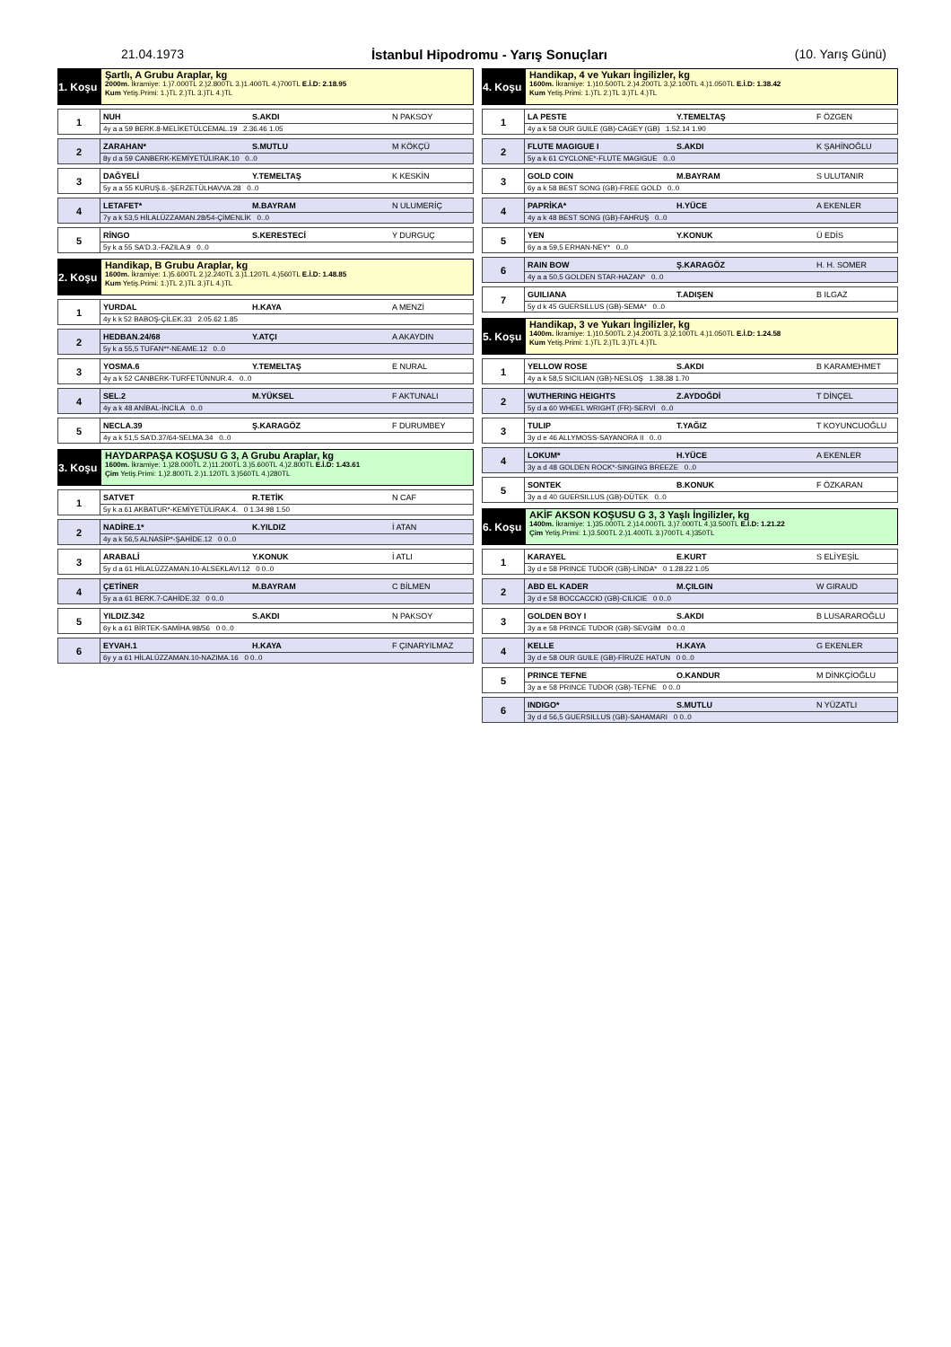21.04.1973 İstanbul Hipodromu - Yarış Sonuçları (10. Yarış Günü)
1. Koşu
Şartlı, A Grubu Araplar, kg
2000m. İkramiye: 1.)7.000TL 2.)2.800TL 3.)1.400TL 4.)700TL E.İ.D: 2.18.95
Kum Yetiş.Primi: 1.)TL 2.)TL 3.)TL 4.)TL
| 1 | NUH | S.AKDI | N PAKSOY |
| | 4y a a 59 BERK.8-MELİKETÜLCEMAL.19 2.36.46 1.05 | | |
| 2 | ZARAHAN* | S.MUTLU | M KÖKÇÜ |
| | 8y d a 59 CANBERK-KEMİYETÜLIRAK.10 0..0 | | |
| 3 | DAĞYELİ | Y.TEMELTAŞ | K KESKİN |
| | 5y a a 55 KURUŞ.6.-ŞERZETÜLHAVVA.28 0..0 | | |
| 4 | LETAFET* | M.BAYRAM | N ULUMERİÇ |
| | 7y a k 53,5 HİLALÜZZAMAN.28/54-ÇİMENLİK 0..0 | | |
| 5 | RİNGO | S.KERESTECİ | Y DURGUÇ |
| | 5y k a 55 SA'D.3.-FAZILA.9 0..0 | | |
2. Koşu
Handikap, B Grubu Araplar, kg
1600m. İkramiye: 1.)5.600TL 2.)2.240TL 3.)1.120TL 4.)560TL E.İ.D: 1.48.85
Kum Yetiş.Primi: 1.)TL 2.)TL 3.)TL 4.)TL
| 1 | YURDAL | H.KAYA | A MENZİ |
| | 4y k k 52 BABOŞ-ÇİLEK.33 2.05.62 1.85 | | |
| 2 | HEDBAN.24/68 | Y.ATÇI | A AKAYDIN |
| | 5y k a 55,5 TUFAN**-NEAME.12 0..0 | | |
| 3 | YOSMA.6 | Y.TEMELTAŞ | E NURAL |
| | 4y a k 52 CANBERK-TURFETÜNNUR.4. 0..0 | | |
| 4 | SEL.2 | M.YÜKSEL | F AKTUNALI |
| | 4y a k 48 ANİBAL-İNCİLA 0..0 | | |
| 5 | NECLA.39 | Ş.KARAGÖZ | F DURUMBEY |
| | 4y a k 51,5 SA'D.37/64-SELMA.34 0..0 | | |
3. Koşu
HAYDARPAŞA KOŞUSU G 3, A Grubu Araplar, kg
1600m. İkramiye: 1.)28.000TL 2.)11.200TL 3.)5.600TL 4.)2.800TL E.İ.D: 1.43.61
Çim Yetiş.Primi: 1.)2.800TL 2.)1.120TL 3.)560TL 4.)280TL
| 1 | SATVET | R.TETİK | N CAF |
| | 5y k a 61 AKBATUR*-KEMİYETÜLIRAK.4. 0 1.34.98 1.50 | | |
| 2 | NADİRE.1* | K.YILDIZ | İ ATAN |
| | 4y a k 56,5 ALNASİP*-ŞAHİDE.12 0 0..0 | | |
| 3 | ARABALİ | Y.KONUK | İ ATLI |
| | 5y d a 61 HİLALÜZZAMAN.10-ALSEKLAVI.12 0 0..0 | | |
| 4 | ÇETİNER | M.BAYRAM | C BİLMEN |
| | 5y a a 61 BERK.7-CAHİDE.32 0 0..0 | | |
| 5 | YILDIZ.342 | S.AKDI | N PAKSOY |
| | 6y k a 61 BİRTEK-SAMİHA.98/56 0 0..0 | | |
| 6 | EYVAH.1 | H.KAYA | F ÇINARYILMAZ |
| | 6y y a 61 HİLALÜZZAMAN.10-NAZIMA.16 0 0..0 | | |
4. Koşu
Handikap, 4 ve Yukarı İngilizler, kg
1600m. İkramiye: 1.)10.500TL 2.)4.200TL 3.)2.100TL 4.)1.050TL E.İ.D: 1.38.42
Kum Yetiş.Primi: 1.)TL 2.)TL 3.)TL 4.)TL
| 1 | LA PESTE | Y.TEMELTAŞ | F ÖZGEN |
| | 4y a k 58 OUR GUILE (GB)-CAGEY (GB) 1.52.14 1.90 | | |
| 2 | FLUTE MAGIGUE I | S.AKDI | K ŞAHİNOĞLU |
| | 5y a k 61 CYCLONE*-FLUTE MAGIGUE 0..0 | | |
| 3 | GOLD COIN | M.BAYRAM | S ULUTANIR |
| | 6y a k 58 BEST SONG (GB)-FREE GOLD 0..0 | | |
| 4 | PAPRİKA* | H.YÜCE | A EKENLER |
| | 4y a k 48 BEST SONG (GB)-FAHRUŞ 0..0 | | |
| 5 | YEN | Y.KONUK | Ü EDİS |
| | 6y a a 59,5 ERHAN-NEY* 0..0 | | |
| 6 | RAIN BOW | Ş.KARAGÖZ | H. H. SOMER |
| | 4y a a 50,5 GOLDEN STAR-HAZAN* 0..0 | | |
| 7 | GUILIANA | T.ADIŞEN | B ILGAZ |
| | 5y d k 45 GUERSILLUS (GB)-SEMA* 0..0 | | |
5. Koşu
Handikap, 3 ve Yukarı İngilizler, kg
1400m. İkramiye: 1.)10.500TL 2.)4.200TL 3.)2.100TL 4.)1.050TL E.İ.D: 1.24.58
Kum Yetiş.Primi: 1.)TL 2.)TL 3.)TL 4.)TL
| 1 | YELLOW ROSE | S.AKDI | B KARAMEHMET |
| | 4y a k 58,5 SICILIAN (GB)-NESLOŞ 1.38.38 1.70 | | |
| 2 | WUTHERING HEIGHTS | Z.AYDOĞDİ | T DİNÇEL |
| | 5y d a 60 WHEEL WRIGHT (FR)-SERVİ 0..0 | | |
| 3 | TULIP | T.YAĞIZ | T KOYUNCUOĞLU |
| | 3y d e 46 ALLYMOSS-SAYANORA II 0..0 | | |
| 4 | LOKUM* | H.YÜCE | A EKENLER |
| | 3y a d 48 GOLDEN ROCK*-SINGING BREEZE 0..0 | | |
| 5 | SONTEK | B.KONUK | F ÖZKARAN |
| | 3y a d 40 GUERSILLUS (GB)-DÜTEK 0..0 | | |
6. Koşu
AKİF AKSON KOŞUSU G 3, 3 Yaşlı İngilizler, kg
1400m. İkramiye: 1.)35.000TL 2.)14.000TL 3.)7.000TL 4.)3.500TL E.İ.D: 1.21.22
Çim Yetiş.Primi: 1.)3.500TL 2.)1.400TL 3.)700TL 4.)350TL
| 1 | KARAYEL | E.KURT | S ELİYEŞİL |
| | 3y d e 58 PRINCE TUDOR (GB)-LİNDA* 0 1.28.22 1.05 | | |
| 2 | ABD EL KADER | M.ÇILGIN | W GIRAUD |
| | 3y d e 58 BOCCACCIO (GB)-CILICIE 0 0..0 | | |
| 3 | GOLDEN BOY I | S.AKDI | B LUSARAROĞLU |
| | 3y a e 58 PRINCE TUDOR (GB)-SEVGİM 0 0..0 | | |
| 4 | KELLE | H.KAYA | G EKENLER |
| | 3y d e 58 OUR GUILE (GB)-FİRUZE HATUN 0 0..0 | | |
| 5 | PRINCE TEFNE | O.KANDUR | M DİNKÇİOĞLU |
| | 3y a e 58 PRINCE TUDOR (GB)-TEFNE 0 0..0 | | |
| 6 | INDIGO* | S.MUTLU | N YÜZATLI |
| | 3y d d 56,5 GUERSILLUS (GB)-SAHAMARI 0 0..0 | | |